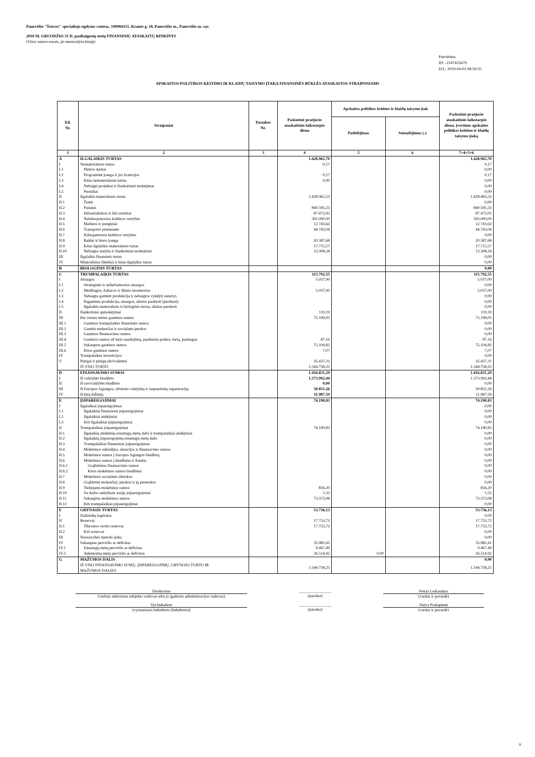Panevėžio "Šviesos" specialiojo ugdymo centras, 190984151, Kranto g. 18, Panevėžio m., Panevėžio m. sav.
2018 M. GRUODŽIO 31 D. pasibaigusių metų FINANSINIŲ ATASKAITŲ RINKINYS
(Visos sumos eurais, jei nenurodyta kitaip)
Patvirtinta
ID: -2147425679
D/L: 2019-04-03 08:59:35
APSKAITOS POLITIKOS KEITIMO IR KLAIDŲ TAISYMO ĮTAKA FINANSINĖS BŪKLĖS ATASKAITOS STRAIPSNIAMS
| Eil. Nr. | Straipsniai | Pastabos Nr. | Paskutinė praėjusio ataskaitinio laikotarpio diena | Apskaitos politikos keitimo ir klaidų taisymo įtak | | Paskutinė praėjusio ataskaitinio laikotarpio diena, įvertinus apskaitos politikos keitimo ir klaidų taisymo įtaką |
| --- | --- | --- | --- | --- | --- | --- |
| | | | | Padidėjimas | Sumažėjimas (-) | |
| 1 | 2 | 3 | 4 | 5 | 6 | 7=4+5+6 |
| A | ILGALAIKIS TURTAS | | 1.428.965,70 | | | 1.428.965,70 |
| I | Nematerialusis turtas | | 0,17 | | | 0,17 |
| I.1 | Plėtros darbai | | | | | 0,00 |
| I.2 | Programinė įranga ir jos licencijos | | 0,17 | | | 0,17 |
| I.3 | Kitas nematerialusis turtas | | 0,00 | | | 0,00 |
| I.4 | Nebaigti projektai ir išankstiniai mokėjimai | | | | | 0,00 |
| I.5 | Prestižas | | | | | 0,00 |
| II | Ilgalaikis materialusis turtas | | 1.428.965,53 | | | 1.428.965,53 |
| II.1 | Žemė | | | | | 0,00 |
| II.2 | Pastatai | | 840.595,23 | | | 840.595,23 |
| II.3 | Infrastruktūros ir kiti statiniai | | 87.472,05 | | | 87.472,05 |
| II.4 | Nekilnojamosios kultūros vertybės | | 392.000,00 | | | 392.000,00 |
| II.5 | Mašinos ir įrenginiai | | 12.743,62 | | | 12.743,62 |
| II.6 | Transporto priemonės | | 44.743,04 | | | 44.743,04 |
| II.7 | Kilnojamosios kultūros vertybės | | | | | 0,00 |
| II.8 | Baldai ir biuro įranga | | 20.387,68 | | | 20.387,68 |
| II.9 | Kitas ilgalaikis materialusis turtas | | 17.715,57 | | | 17.715,57 |
| II.10 | Nebaigta statyba ir išankstiniai mokėjimai | | 13.308,34 | | | 13.308,34 |
| III | Ilgalaikis finansinis turtas | | | | | 0,00 |
| IV | Mineraliniai ištekliai ir kitas ilgalaikis turtas | | | | | 0,00 |
| B | BIOLOGINIS TURTAS | | | | | 0,00 |
| C | TRUMPALAIKIS TURTAS | | 115.792,55 | | | 115.792,55 |
| I | Atsargos | | 5.037,00 | | | 5.037,00 |
| I.1 | Strateginės ir neliečiamosios atsargos | | | | | 0,00 |
| I.2 | Medžiagos, žaliavos ir ūkinis inventorius | | 5.037,00 | | | 5.037,00 |
| I.3 | Nebaigta gaminti produkcija ir nebaigtos vykdyti sutartys | | | | | 0,00 |
| I.4 | Pagaminta produkcija, atsargos, skirtos parduoti (perduoti) | | | | | 0,00 |
| I.5 | Ilgalaikis materialusis ir biologinis turtas, skirtas parduoti | | | | | 0,00 |
| II | Išankstiniai apmokėjimai | | 119,19 | | | 119,19 |
| III | Per vienus metus gautinos sumos | | 75.199,05 | | | 75.199,05 |
| III.1 | Gautinos trumpalaikės finansinės sumos | | | | | 0,00 |
| III.2 | Gautini mokesčiai ir socialinės įmokos | | | | | 0,00 |
| III.3 | Gautinos finansavimo sumos | | | | | 0,00 |
| III.4 | Gautinos sumos už turto naudojimą, parduotas prekes, turtą, paslaugas | | 87,16 | | | 87,16 |
| III.5 | Sukauptos gautinos sumos | | 75.104,82 | | | 75.104,82 |
| III.6 | Kitos gautinos sumos | | 7,07 | | | 7,07 |
| IV | Trumpalaikės investicijos | | | | | 0,00 |
| V | Pinigai ir pinigų ekvivalentai | | 35.437,31 | | | 35.437,31 |
| | IŠ VISO TURTO | | 1.544.758,25 | | | 1.544.758,25 |
| D | FINANSAVIMO SUMOS | | 1.416.831,29 | | | 1.416.831,29 |
| I | Iš valstybės biudžeto | | 1.373.992,44 | | | 1.373.992,44 |
| II | Iš savivaldybės biudžeto | | 0,00 | | | 0,00 |
| III | Iš Europos Sąjungos, užsienio valstybių ir tarptautinių organizacijų | | 30.851,26 | | | 30.851,26 |
| IV | Iš kitų šaltinių | | 11.987,59 | | | 11.987,59 |
| E | ĮSIPAREIGOJIMAI | | 74.190,83 | | | 74.190,83 |
| I | Ilgalaikiai įsipareigojimai | | | | | 0,00 |
| I.1 | Ilgalaikiai finansiniai įsipareigojimai | | | | | 0,00 |
| I.2 | Ilgalaikiai atidėjiniai | | | | | 0,00 |
| I.3 | Kiti ilgalaikiai įsipareigojimai | | | | | 0,00 |
| II | Trumpalaikiai įsipareigojimai | | 74.190,83 | | | 74.190,83 |
| II.1 | Ilgalaikių atidėjinių einamųjų metų dalis ir trumpalaikiai atidėjiniai | | | | | 0,00 |
| II.2 | Ilgalaikių įsipareigojimų einamųjų metų dalis | | | | | 0,00 |
| II.3 | Trumpalaikiai finansiniai įsipareigojimai | | | | | 0,00 |
| II.4 | Mokėtinos subsidijos, dotacijos ir finansavimo sumos | | | | | 0,00 |
| II.5 | Mokėtinos sumos į Europos Sąjungos biudžetą | | | | | 0,00 |
| II.6 | Mokėtinos sumos į biudžetus ir fondus | | | | | 0,00 |
| II.6.1 | Grąžintinos finansavimo sumos | | | | | 0,00 |
| II.6.2 | Kitos mokėtinos sumos biudžetui | | | | | 0,00 |
| II.7 | Mokėtinos socialinės išmokos | | | | | 0,00 |
| II.8 | Grąžintini mokesčiai, įmokos ir jų permokos | | | | | 0,00 |
| II.9 | Tiekėjams mokėtinos sumos | | 816,20 | | | 816,20 |
| II.10 | Su darbo santykiais susiję įsipareigojimai | | 1,55 | | | 1,55 |
| II.11 | Sukauptos mokėtinos sumos | | 73.373,08 | | | 73.373,08 |
| II.12 | Kiti trumpalaikiai įsipareigojimai | | | | | 0,00 |
| F | GRYNASIS TURTAS | | 53.736,13 | | | 53.736,13 |
| I | Dalininkų kapitalas | | | | | 0,00 |
| II | Rezervai | | 17.753,72 | | | 17.753,72 |
| II.1 | Tikrosios vertės rezervas | | 17.753,72 | | | 17.753,72 |
| II.2 | Kiti rezervai | | | | | 0,00 |
| III | Nuosavybės metodo įtaka | | | | | 0,00 |
| IV | Sukauptas perviršis ar deficitas | | 35.982,41 | | | 35.982,41 |
| IV.1 | Einamųjų metų perviršis ar deficitas | | 9.467,49 | | | 9.467,49 |
| IV.2 | Ankstesnių metų perviršis ar deficitas | | 26.514,92 | 0,00 | | 26.514,92 |
| G | MAŽUMOS DALIS | | | | | 0,00 |
| | IŠ VISO FINANSAVIMO SUMŲ, ĮSIPAREIGOJIMŲ, GRYNOJO TURTO IR MAŽUMOS DALIES | | 1.544.758,25 | | | 1.544.758,25 |
Direktorius
(viešojo sektoriaus subjekto vadovas arba jo įgaliotas administracijos vadovas)
________________
(parašas)
Petras Leikauskas
(vardas ir pavardė)
Vyr.buhalterė
(vyriausiasis buhalteris (buhalteris))
________________
(parašas)
Daiva Prakapienė
(vardas ir pavardė)
9